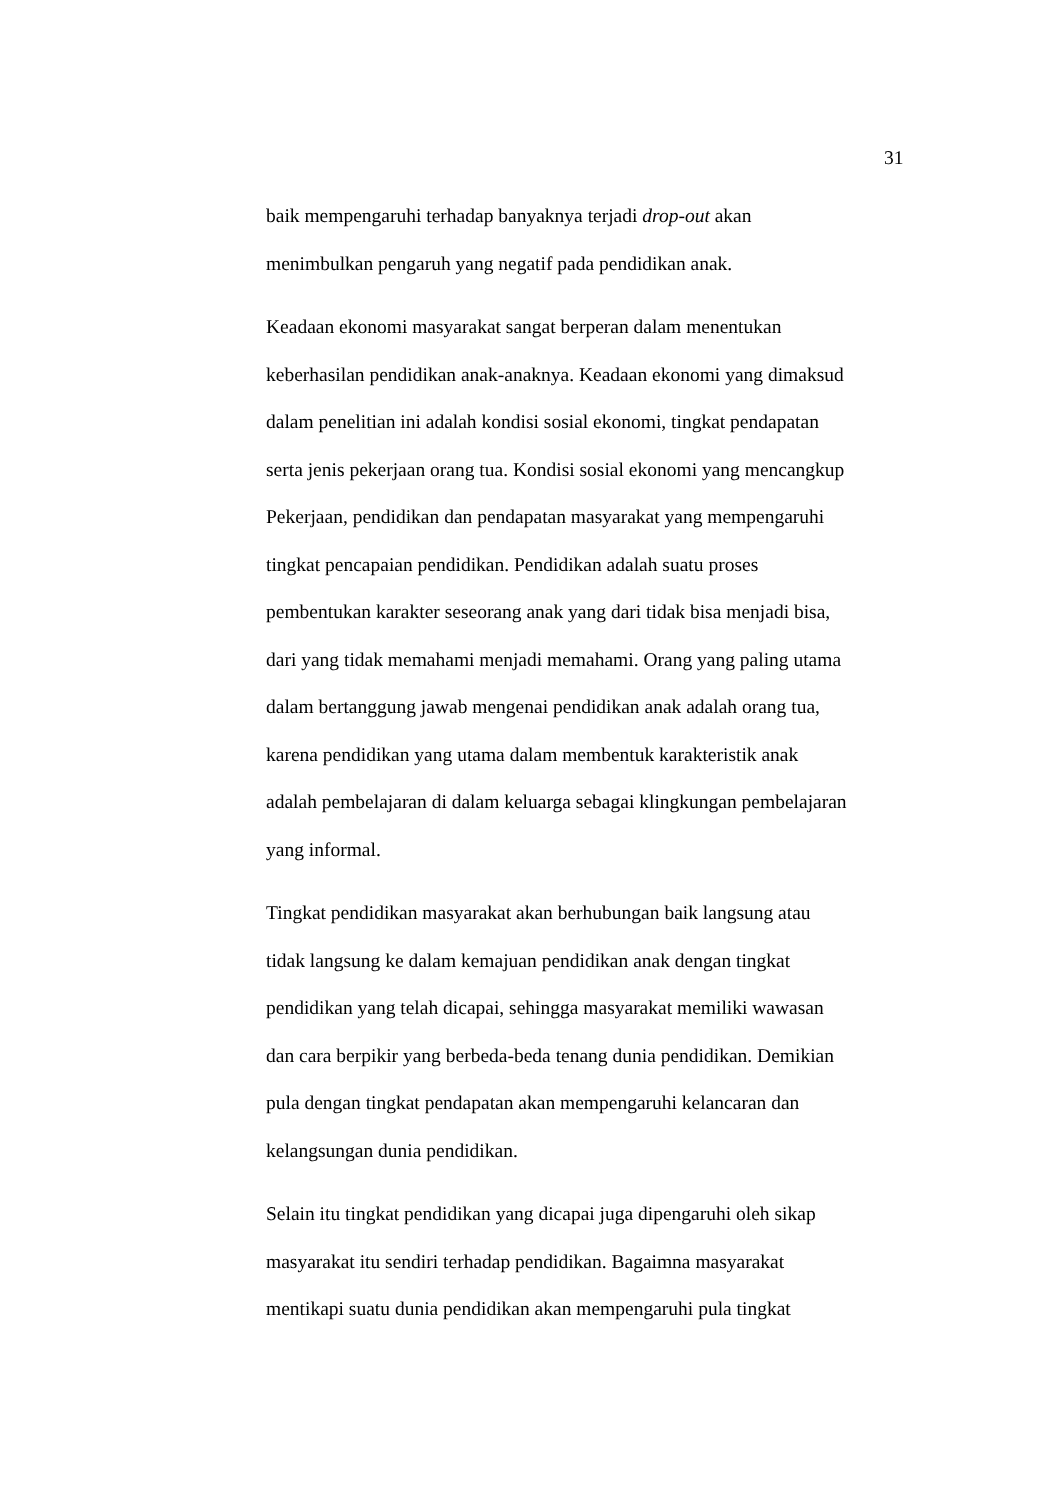31
baik mempengaruhi terhadap banyaknya terjadi drop-out akan
menimbulkan pengaruh yang negatif pada pendidikan anak.
Keadaan ekonomi masyarakat sangat berperan dalam menentukan
keberhasilan pendidikan anak-anaknya. Keadaan ekonomi yang dimaksud
dalam penelitian ini adalah kondisi sosial ekonomi, tingkat pendapatan
serta jenis pekerjaan orang tua. Kondisi sosial ekonomi yang mencangkup
Pekerjaan, pendidikan dan pendapatan masyarakat yang mempengaruhi
tingkat pencapaian pendidikan. Pendidikan adalah suatu proses
pembentukan karakter seseorang anak yang dari tidak bisa menjadi bisa,
dari yang tidak memahami menjadi memahami. Orang yang paling utama
dalam bertanggung jawab mengenai pendidikan anak adalah orang tua,
karena pendidikan yang utama dalam membentuk karakteristik anak
adalah pembelajaran di dalam keluarga sebagai klingkungan pembelajaran
yang informal.
Tingkat pendidikan masyarakat akan berhubungan baik langsung atau
tidak langsung ke dalam kemajuan pendidikan anak dengan tingkat
pendidikan yang telah dicapai, sehingga masyarakat memiliki wawasan
dan cara berpikir yang berbeda-beda tenang dunia pendidikan. Demikian
pula dengan tingkat pendapatan akan mempengaruhi kelancaran dan
kelangsungan dunia pendidikan.
Selain itu tingkat pendidikan yang dicapai juga dipengaruhi oleh sikap
masyarakat itu sendiri terhadap pendidikan. Bagaimna masyarakat
mentikapi suatu dunia pendidikan akan mempengaruhi pula tingkat